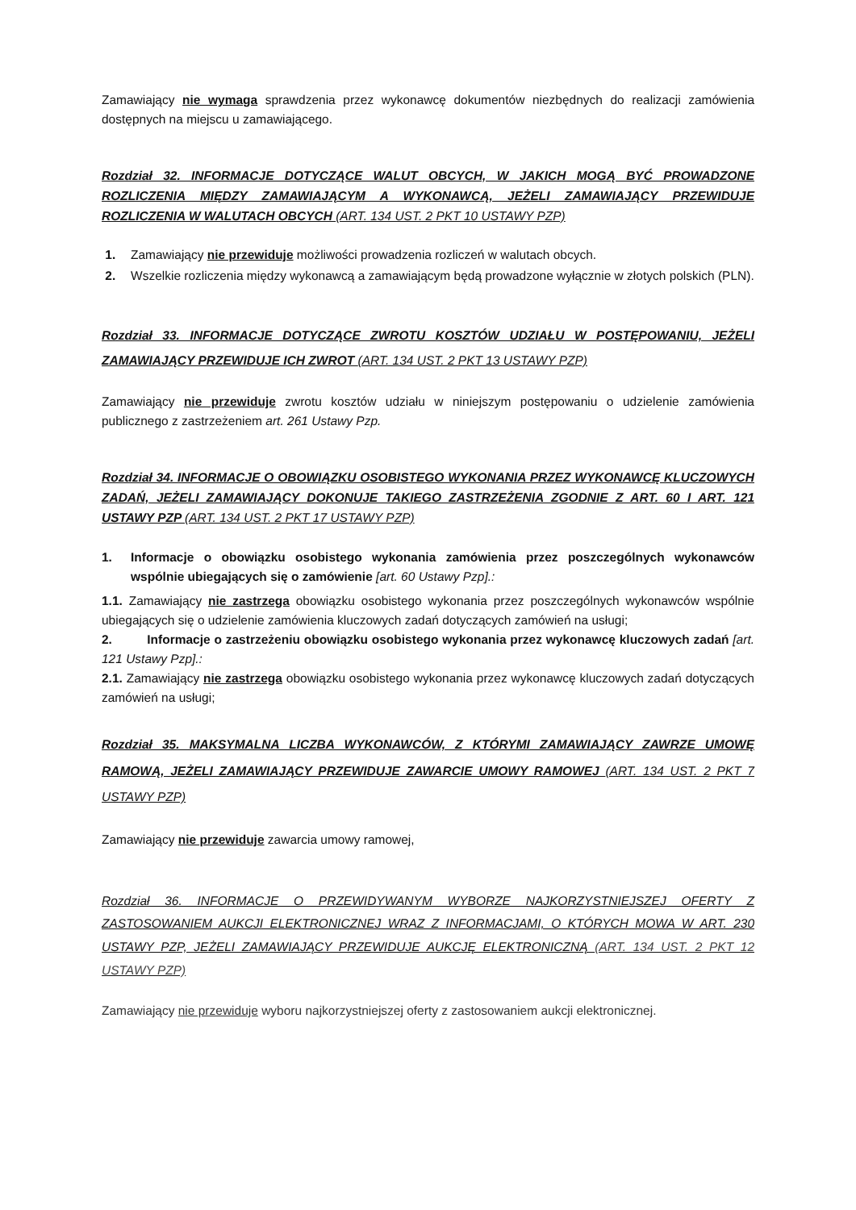Zamawiający nie wymaga sprawdzenia przez wykonawcę dokumentów niezbędnych do realizacji zamówienia dostępnych na miejscu u zamawiającego.
Rozdział 32. INFORMACJE DOTYCZĄCE WALUT OBCYCH, W JAKICH MOGĄ BYĆ PROWADZONE ROZLICZENIA MIĘDZY ZAMAWIAJĄCYM A WYKONAWCĄ, JEŻELI ZAMAWIAJĄCY PRZEWIDUJE ROZLICZENIA W WALUTACH OBCYCH (ART. 134 UST. 2 PKT 10 USTAWY PZP)
1. Zamawiający nie przewiduje możliwości prowadzenia rozliczeń w walutach obcych.
2. Wszelkie rozliczenia między wykonawcą a zamawiającym będą prowadzone wyłącznie w złotych polskich (PLN).
Rozdział 33. INFORMACJE DOTYCZĄCE ZWROTU KOSZTÓW UDZIAŁU W POSTĘPOWANIU, JEŻELI ZAMAWIAJĄCY PRZEWIDUJE ICH ZWROT (ART. 134 UST. 2 PKT 13 USTAWY PZP)
Zamawiający nie przewiduje zwrotu kosztów udziału w niniejszym postępowaniu o udzielenie zamówienia publicznego z zastrzeżeniem art. 261 Ustawy Pzp.
Rozdział 34. INFORMACJE O OBOWIĄZKU OSOBISTEGO WYKONANIA PRZEZ WYKONAWCĘ KLUCZOWYCH ZADAŃ, JEŻELI ZAMAWIAJĄCY DOKONUJE TAKIEGO ZASTRZEŻENIA ZGODNIE Z ART. 60 I ART. 121 USTAWY PZP (ART. 134 UST. 2 PKT 17 USTAWY PZP)
1. Informacje o obowiązku osobistego wykonania zamówienia przez poszczególnych wykonawców wspólnie ubiegających się o zamówienie [art. 60 Ustawy Pzp].:
1.1. Zamawiający nie zastrzega obowiązku osobistego wykonania przez poszczególnych wykonawców wspólnie ubiegających się o udzielenie zamówienia kluczowych zadań dotyczących zamówień na usługi;
2. Informacje o zastrzeżeniu obowiązku osobistego wykonania przez wykonawcę kluczowych zadań [art. 121 Ustawy Pzp].:
2.1. Zamawiający nie zastrzega obowiązku osobistego wykonania przez wykonawcę kluczowych zadań dotyczących zamówień na usługi;
Rozdział 35. MAKSYMALNA LICZBA WYKONAWCÓW, Z KTÓRYMI ZAMAWIAJĄCY ZAWRZE UMOWĘ RAMOWĄ, JEŻELI ZAMAWIAJĄCY PRZEWIDUJE ZAWARCIE UMOWY RAMOWEJ (ART. 134 UST. 2 PKT 7 USTAWY PZP)
Zamawiający nie przewiduje zawarcia umowy ramowej,
Rozdział 36. INFORMACJE O PRZEWIDYWANYM WYBORZE NAJKORZYSTNIEJSZEJ OFERTY Z ZASTOSOWANIEM AUKCJI ELEKTRONICZNEJ WRAZ Z INFORMACJAMI, O KTÓRYCH MOWA W ART. 230 USTAWY PZP, JEŻELI ZAMAWIAJĄCY PRZEWIDUJE AUKCJĘ ELEKTRONICZNĄ (ART. 134 UST. 2 PKT 12 USTAWY PZP)
Zamawiający nie przewiduje wyboru najkorzystniejszej oferty z zastosowaniem aukcji elektronicznej.